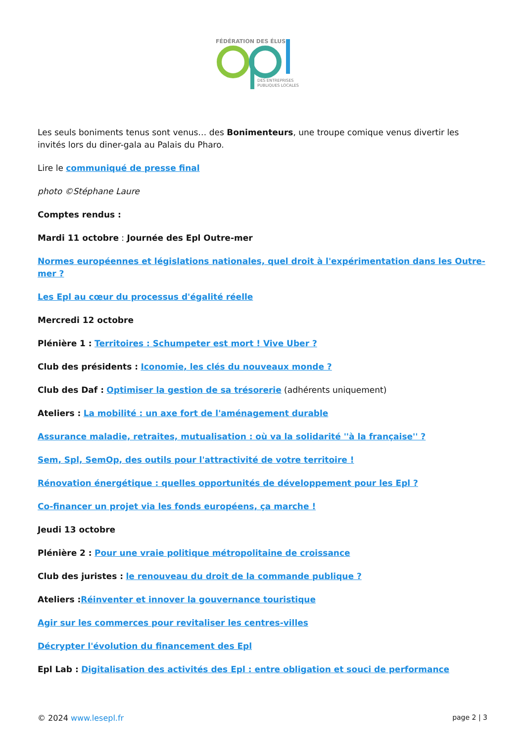FÉDÉRATION DES ÉLUS
DES ENTREPRISES
PUBLIQUES LOCALES
Les seuls boniments tenus sont venus… des Bonimenteurs, une troupe comique venus divertir les invités lors du diner-gala au Palais du Pharo.
Lire le communiqué de presse final
photo ©Stéphane Laure
Comptes rendus :
Mardi 11 octobre : Journée des Epl Outre-mer
Normes européennes et législations nationales, quel droit à l'expérimentation dans les Outre-mer ?
Les Epl au cœur du processus d'égalité réelle
Mercredi 12 octobre
Plénière 1 : Territoires : Schumpeter est mort ! Vive Uber ?
Club des présidents : Iconomie, les clés du nouveaux monde ?
Club des Daf : Optimiser la gestion de sa trésorerie (adhérents uniquement)
Ateliers : La mobilité : un axe fort de l'aménagement durable
Assurance maladie, retraites, mutualisation : où va la solidarité ''à la française'' ?
Sem, Spl, SemOp, des outils pour l'attractivité de votre territoire !
Rénovation énergétique : quelles opportunités de développement pour les Epl ?
Co-financer un projet via les fonds européens, ça marche !
Jeudi 13 octobre
Plénière 2 : Pour une vraie politique métropolitaine de croissance
Club des juristes : le renouveau du droit de la commande publique ?
Ateliers : Réinventer et innover la gouvernance touristique
Agir sur les commerces pour revitaliser les centres-villes
Décrypter l'évolution du financement des Epl
Epl Lab : Digitalisation des activités des Epl : entre obligation et souci de performance
© 2024 www.lesepl.fr page 2 | 3